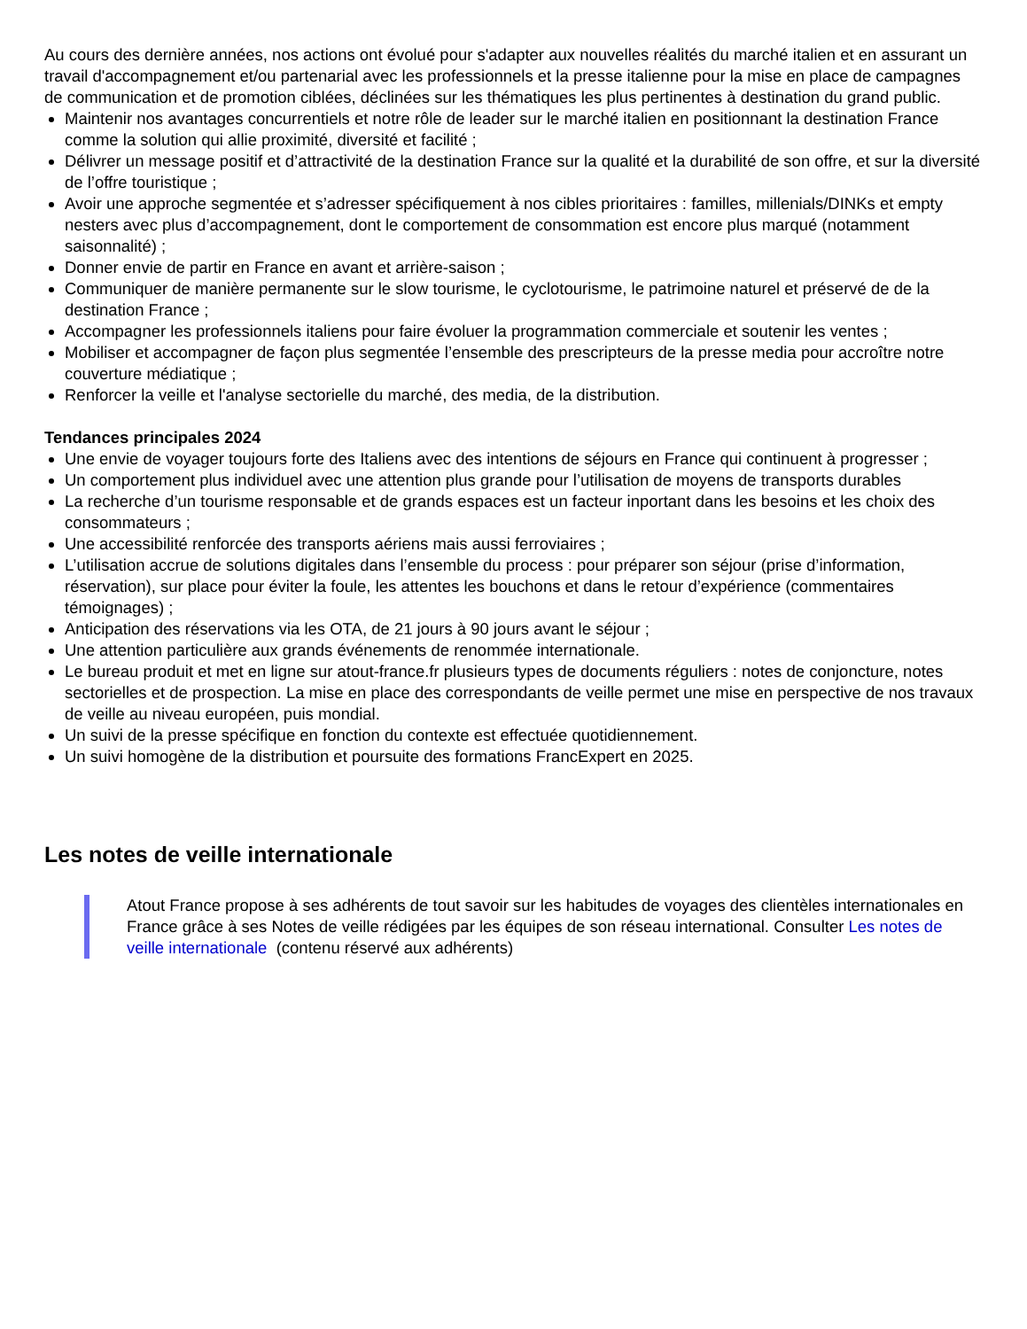Au cours des dernière années, nos actions ont évolué pour s'adapter aux nouvelles réalités du marché italien et en assurant un travail d'accompagnement et/ou partenarial avec les professionnels et la presse italienne pour la mise en place de campagnes de communication et de promotion ciblées, déclinées sur les thématiques les plus pertinentes à destination du grand public.
Maintenir nos avantages concurrentiels et notre rôle de leader sur le marché italien en positionnant la destination France comme la solution qui allie proximité, diversité et facilité ;
Délivrer un message positif et d’attractivité de la destination France sur la qualité et la durabilité de son offre, et sur la diversité de l’offre touristique ;
Avoir une approche segmentée et s’adresser spécifiquement à nos cibles prioritaires : familles, millenials/DINKs et empty nesters avec plus d’accompagnement, dont le comportement de consommation est encore plus marqué (notamment saisonnalité) ;
Donner envie de partir en France en avant et arrière-saison ;
Communiquer de manière permanente sur le slow tourisme, le cyclotourisme, le patrimoine naturel et préservé de de la destination France ;
Accompagner les professionnels italiens pour faire évoluer la programmation commerciale et soutenir les ventes ;
Mobiliser et accompagner de façon plus segmentée l’ensemble des prescripteurs de la presse media pour accroître notre couverture médiatique ;
Renforcer la veille et l'analyse sectorielle du marché, des media, de la distribution.
Tendances principales 2024
Une envie de voyager toujours forte des Italiens avec des intentions de séjours en France qui continuent à progresser ;
Un comportement plus individuel avec une attention plus grande pour l’utilisation de moyens de transports durables
La recherche d’un tourisme responsable et de grands espaces est un facteur inportant dans les besoins et les choix des consommateurs ;
Une accessibilité renforcée des transports aériens mais aussi ferroviaires ;
L’utilisation accrue de solutions digitales dans l’ensemble du process : pour préparer son séjour (prise d’information, réservation), sur place pour éviter la foule, les attentes les bouchons et dans le retour d’expérience (commentaires témoignages) ;
Anticipation des réservations via les OTA, de 21 jours à 90 jours avant le séjour ;
Une attention particulière aux grands événements de renommée internationale.
Le bureau produit et met en ligne sur atout-france.fr plusieurs types de documents réguliers : notes de conjoncture, notes sectorielles et de prospection. La mise en place des correspondants de veille permet une mise en perspective de nos travaux de veille au niveau européen, puis mondial.
Un suivi de la presse spécifique en fonction du contexte est effectuée quotidiennement.
Un suivi homogène de la distribution et poursuite des formations FrancExpert en 2025.
Les notes de veille internationale
Atout France propose à ses adhérents de tout savoir sur les habitudes de voyages des clientèles internationales en France grâce à ses Notes de veille rédigées par les équipes de son réseau international. Consulter Les notes de veille internationale (contenu réservé aux adhérents)